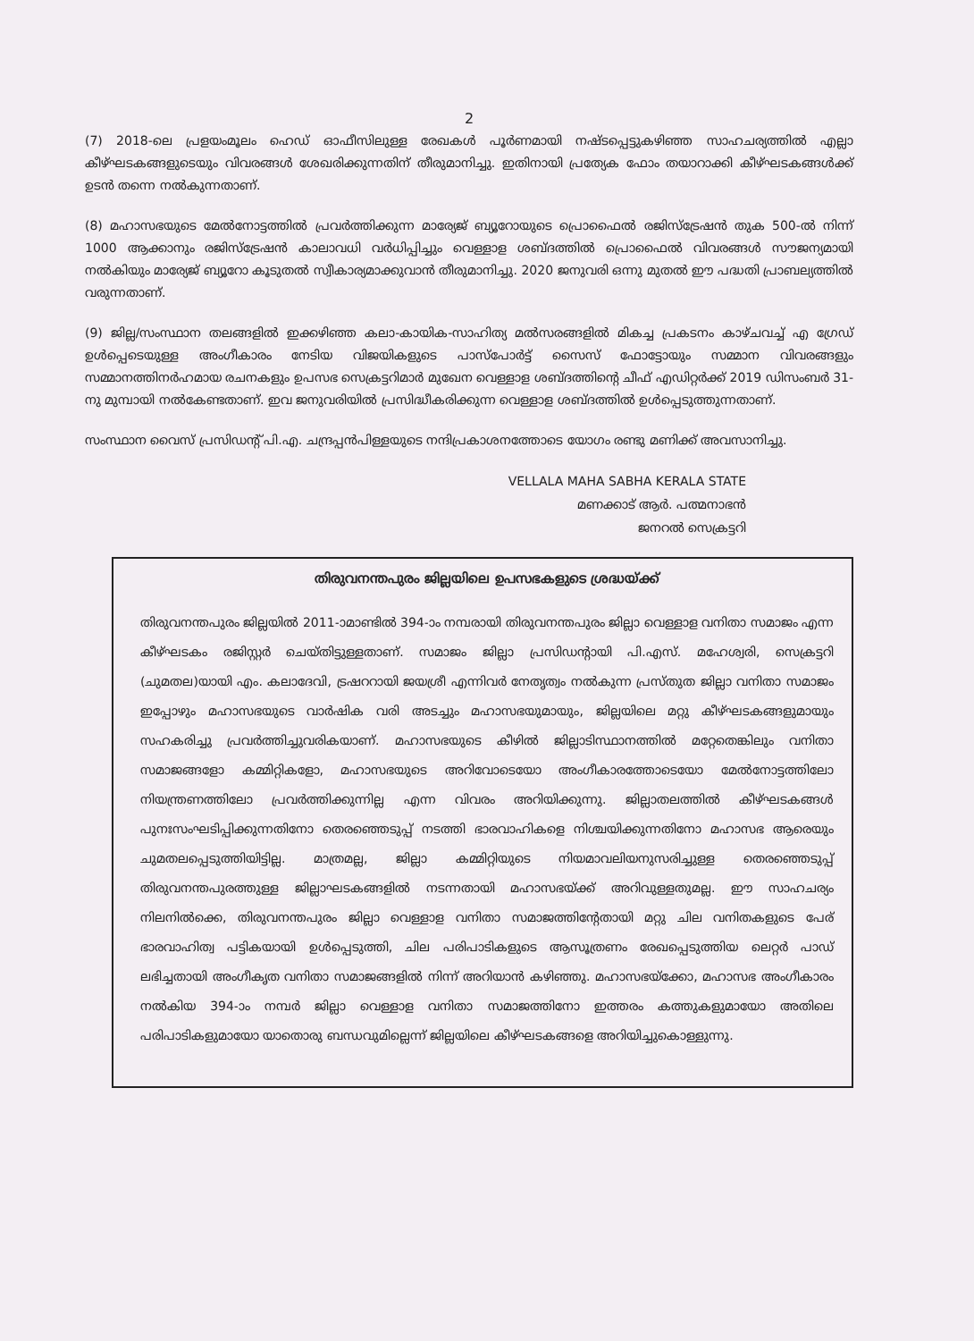2
(7) 2018-ലെ പ്രളയംമൂലം ഹെഡ് ഓഫീസിലുള്ള രേഖകൾ പൂർണമായി നഷ്ടപ്പെട്ടുകഴിഞ്ഞ സാഹചര്യത്തിൽ എല്ലാ കീഴ്ഘടകങ്ങളുടെയും വിവരങ്ങൾ ശേഖരിക്കുന്നതിന് തീരുമാനിച്ചു. ഇതിനായി പ്രത്യേക ഫോം തയാറാക്കി കീഴ്ഘടകങ്ങൾക്ക് ഉടൻ തന്നെ നൽകുന്നതാണ്.
(8) മഹാസഭയുടെ മേൽനോട്ടത്തിൽ പ്രവർത്തിക്കുന്ന മാര്യേജ് ബ്യൂറോയുടെ പ്രൊഫൈൽ രജിസ്ട്രേഷൻ തുക 500-ൽ നിന്ന് 1000 ആക്കാനും രജിസ്ട്രേഷൻ കാലാവധി വർധിപ്പിച്ചും വെള്ളാള ശബ്ദത്തിൽ പ്രൊഫൈൽ വിവരങ്ങൾ സൗജന്യമായി നൽകിയും മാര്യേജ് ബ്യൂറോ കൂടുതൽ സ്വീകാര്യമാക്കുവാൻ തീരുമാനിച്ചു. 2020 ജനുവരി ഒന്നു മുതൽ ഈ പദ്ധതി പ്രാബല്യത്തിൽ വരുന്നതാണ്.
(9) ജില്ല/സംസ്ഥാന തലങ്ങളിൽ ഇക്കഴിഞ്ഞ കലാ-കായിക-സാഹിത്യ മൽസരങ്ങളിൽ മികച്ച പ്രകടനം കാഴ്ചവച്ച് എ ഗ്രേഡ് ഉൾപ്പെടെയുള്ള അംഗീകാരം നേടിയ വിജയികളുടെ പാസ്പോർട്ട് സൈസ് ഫോട്ടോയും സമ്മാന വിവരങ്ങളും സമ്മാനത്തിനർഹമായ രചനകളും ഉപസഭ സെക്രട്ടറിമാർ മുഖേന വെള്ളാള ശബ്ദത്തിന്റെ ചീഫ് എഡിറ്റർക്ക് 2019 ഡിസംബർ 31-നു മുമ്പായി നൽകേണ്ടതാണ്. ഇവ ജനുവരിയിൽ പ്രസിദ്ധീകരിക്കുന്ന വെള്ളാള ശബ്ദത്തിൽ ഉൾപ്പെടുത്തുന്നതാണ്.
സംസ്ഥാന വൈസ് പ്രസിഡന്റ് പി.എ. ചന്ദ്രപ്പൻപിള്ളയുടെ നന്ദിപ്രകാശനത്തോടെ യോഗം രണ്ടു മണിക്ക് അവസാനിച്ചു.
VELLALA MAHA SABHA KERALA STATE
മണക്കാട് ആർ. പത്മനാഭൻ
ജനറൽ സെക്രട്ടറി
തിരുവനന്തപുരം ജില്ലയിലെ ഉപസഭകളുടെ ശ്രദ്ധയ്ക്ക്
തിരുവനന്തപുരം ജില്ലയിൽ 2011-ാമാണ്ടിൽ 394-ാം നമ്പരായി തിരുവനന്തപുരം ജില്ലാ വെള്ളാള വനിതാ സമാജം എന്ന കീഴ്ഘടകം രജിസ്റ്റർ ചെയ്തിട്ടുള്ളതാണ്. സമാജം ജില്ലാ പ്രസിഡന്റായി പി.എസ്. മഹേശ്വരി, സെക്രട്ടറി (ചുമതല)യായി എം. കലാദേവി, ട്രഷററായി ജയശ്രീ എന്നിവർ നേതൃത്വം നൽകുന്ന പ്രസ്തുത ജില്ലാ വനിതാ സമാജം ഇപ്പോഴും മഹാസഭയുടെ വാർഷിക വരി അടച്ചും മഹാസഭയുമായും, ജില്ലയിലെ മറ്റു കീഴ്ഘടകങ്ങളുമായും സഹകരിച്ചു പ്രവർത്തിച്ചുവരികയാണ്. മഹാസഭയുടെ കീഴിൽ ജില്ലാടിസ്ഥാനത്തിൽ മറ്റേതെങ്കിലും വനിതാ സമാജങ്ങളോ കമ്മിറ്റികളോ, മഹാസഭയുടെ അറിവോടെയോ അംഗീകാരത്തോടെയോ മേൽനോട്ടത്തിലോ നിയന്ത്രണത്തിലോ പ്രവർത്തിക്കുന്നില്ല എന്ന വിവരം അറിയിക്കുന്നു. ജില്ലാതലത്തിൽ കീഴ്ഘടകങ്ങൾ പുനഃസംഘടിപ്പിക്കുന്നതിനോ തെരഞ്ഞെടുപ്പ് നടത്തി ഭാരവാഹികളെ നിശ്ചയിക്കുന്നതിനോ മഹാസഭ ആരെയും ചുമതലപ്പെടുത്തിയിട്ടില്ല. മാത്രമല്ല, ജില്ലാ കമ്മിറ്റിയുടെ നിയമാവലിയനുസരിച്ചുള്ള തെരഞ്ഞെടുപ്പ് തിരുവനന്തപുരത്തുള്ള ജില്ലാഘടകങ്ങളിൽ നടന്നതായി മഹാസഭയ്ക്ക് അറിവുള്ളതുമല്ല. ഈ സാഹചര്യം നിലനിൽക്കെ, തിരുവനന്തപുരം ജില്ലാ വെള്ളാള വനിതാ സമാജത്തിന്റേതായി മറ്റു ചില വനിതകളുടെ പേര് ഭാരവാഹിത്വ പട്ടികയായി ഉൾപ്പെടുത്തി, ചില പരിപാടികളുടെ ആസൂത്രണം രേഖപ്പെടുത്തിയ ലെറ്റർ പാഡ് ലഭിച്ചതായി അംഗീകൃത വനിതാ സമാജങ്ങളിൽ നിന്ന് അറിയാൻ കഴിഞ്ഞു. മഹാസഭയ്ക്കോ, മഹാസഭ അംഗീകാരം നൽകിയ 394-ാം നമ്പർ ജില്ലാ വെള്ളാള വനിതാ സമാജത്തിനോ ഇത്തരം കത്തുകളുമായോ അതിലെ പരിപാടികളുമായോ യാതൊരു ബന്ധവുമില്ലെന്ന് ജില്ലയിലെ കീഴ്ഘടകങ്ങളെ അറിയിച്ചുകൊള്ളുന്നു.